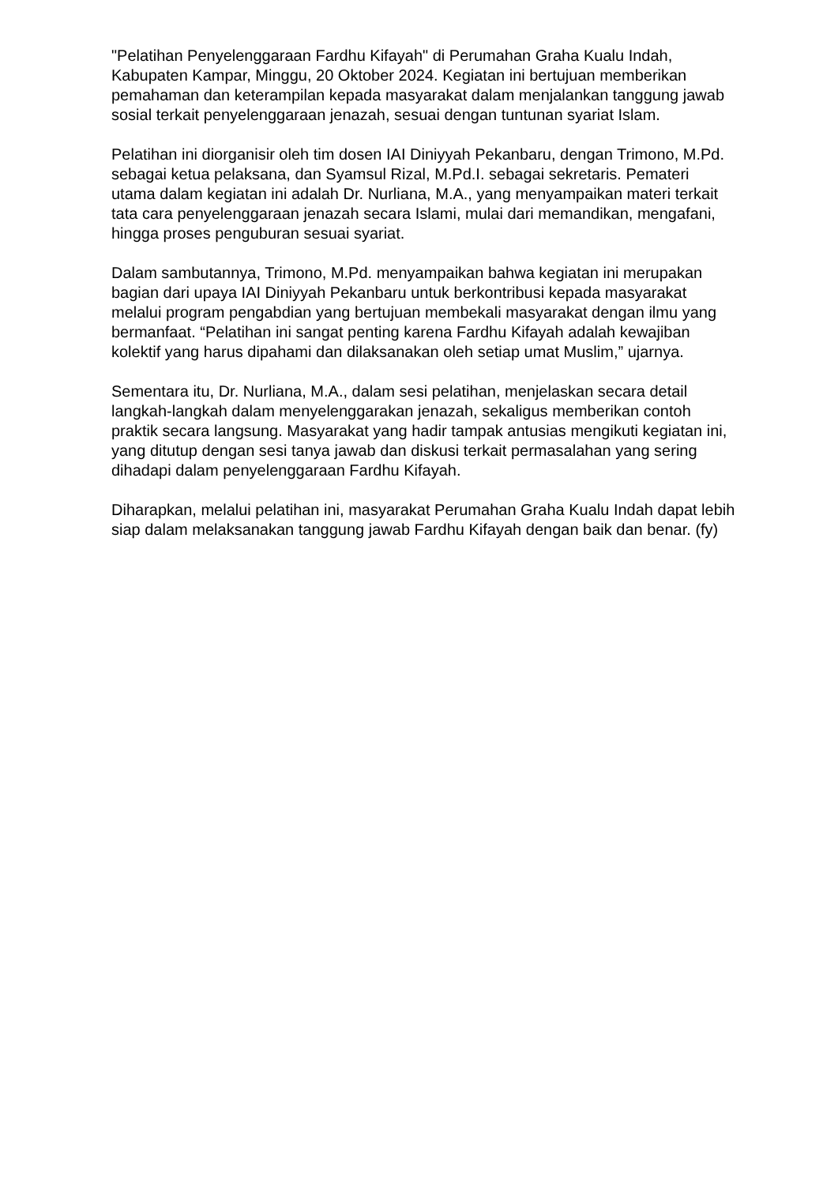"Pelatihan Penyelenggaraan Fardhu Kifayah" di Perumahan Graha Kualu Indah, Kabupaten Kampar, Minggu, 20 Oktober 2024. Kegiatan ini bertujuan memberikan pemahaman dan keterampilan kepada masyarakat dalam menjalankan tanggung jawab sosial terkait penyelenggaraan jenazah, sesuai dengan tuntunan syariat Islam.
Pelatihan ini diorganisir oleh tim dosen IAI Diniyyah Pekanbaru, dengan Trimono, M.Pd. sebagai ketua pelaksana, dan Syamsul Rizal, M.Pd.I. sebagai sekretaris. Pemateri utama dalam kegiatan ini adalah Dr. Nurliana, M.A., yang menyampaikan materi terkait tata cara penyelenggaraan jenazah secara Islami, mulai dari memandikan, mengafani, hingga proses penguburan sesuai syariat.
Dalam sambutannya, Trimono, M.Pd. menyampaikan bahwa kegiatan ini merupakan bagian dari upaya IAI Diniyyah Pekanbaru untuk berkontribusi kepada masyarakat melalui program pengabdian yang bertujuan membekali masyarakat dengan ilmu yang bermanfaat. “Pelatihan ini sangat penting karena Fardhu Kifayah adalah kewajiban kolektif yang harus dipahami dan dilaksanakan oleh setiap umat Muslim,” ujarnya.
Sementara itu, Dr. Nurliana, M.A., dalam sesi pelatihan, menjelaskan secara detail langkah-langkah dalam menyelenggarakan jenazah, sekaligus memberikan contoh praktik secara langsung. Masyarakat yang hadir tampak antusias mengikuti kegiatan ini, yang ditutup dengan sesi tanya jawab dan diskusi terkait permasalahan yang sering dihadapi dalam penyelenggaraan Fardhu Kifayah.
Diharapkan, melalui pelatihan ini, masyarakat Perumahan Graha Kualu Indah dapat lebih siap dalam melaksanakan tanggung jawab Fardhu Kifayah dengan baik dan benar. (fy)